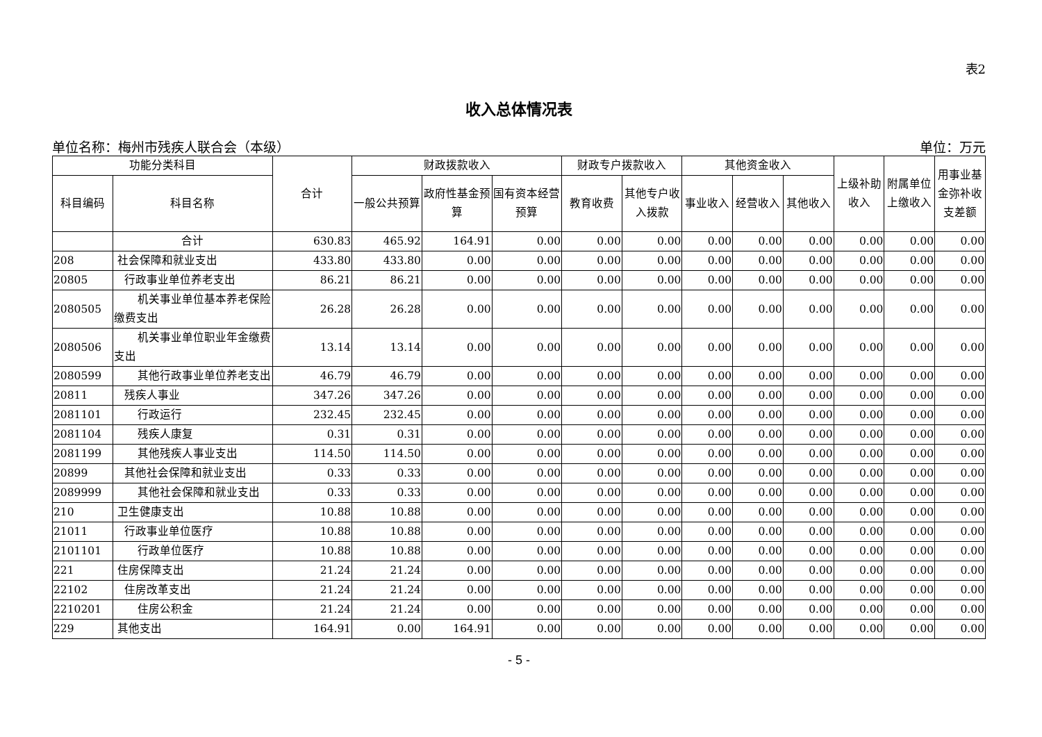表2
收入总体情况表
单位名称：梅州市残疾人联合会（本级） 单位：万元
| 功能分类科目 | | 合计 | 财政拨款收入 | | | 财政专户拨款收入 | | 其他资金收入 | | | 上级补助收入 | 附属单位上缴收入 | 用事业基金弥补收支差额 |
| --- | --- | --- | --- | --- | --- | --- | --- | --- | --- | --- | --- | --- | --- |
| 科目编码 | 科目名称 | | 一般公共预算 | 政府性基金预算 | 国有资本经营预算 | 教育收费 | 其他专户收入拨款 | 事业收入 | 经营收入 | 其他收入 | | | |
| | 合计 | 630.83 | 465.92 | 164.91 | 0.00 | 0.00 | 0.00 | 0.00 | 0.00 | 0.00 | 0.00 | 0.00 | 0.00 |
| 208 | 社会保障和就业支出 | 433.80 | 433.80 | 0.00 | 0.00 | 0.00 | 0.00 | 0.00 | 0.00 | 0.00 | 0.00 | 0.00 | 0.00 |
| 20805 | 行政事业单位养老支出 | 86.21 | 86.21 | 0.00 | 0.00 | 0.00 | 0.00 | 0.00 | 0.00 | 0.00 | 0.00 | 0.00 | 0.00 |
| 2080505 | 机关事业单位基本养老保险缴费支出 | 26.28 | 26.28 | 0.00 | 0.00 | 0.00 | 0.00 | 0.00 | 0.00 | 0.00 | 0.00 | 0.00 | 0.00 |
| 2080506 | 机关事业单位职业年金缴费支出 | 13.14 | 13.14 | 0.00 | 0.00 | 0.00 | 0.00 | 0.00 | 0.00 | 0.00 | 0.00 | 0.00 | 0.00 |
| 2080599 | 其他行政事业单位养老支出 | 46.79 | 46.79 | 0.00 | 0.00 | 0.00 | 0.00 | 0.00 | 0.00 | 0.00 | 0.00 | 0.00 | 0.00 |
| 20811 | 残疾人事业 | 347.26 | 347.26 | 0.00 | 0.00 | 0.00 | 0.00 | 0.00 | 0.00 | 0.00 | 0.00 | 0.00 | 0.00 |
| 2081101 | 行政运行 | 232.45 | 232.45 | 0.00 | 0.00 | 0.00 | 0.00 | 0.00 | 0.00 | 0.00 | 0.00 | 0.00 | 0.00 |
| 2081104 | 残疾人康复 | 0.31 | 0.31 | 0.00 | 0.00 | 0.00 | 0.00 | 0.00 | 0.00 | 0.00 | 0.00 | 0.00 | 0.00 |
| 2081199 | 其他残疾人事业支出 | 114.50 | 114.50 | 0.00 | 0.00 | 0.00 | 0.00 | 0.00 | 0.00 | 0.00 | 0.00 | 0.00 | 0.00 |
| 20899 | 其他社会保障和就业支出 | 0.33 | 0.33 | 0.00 | 0.00 | 0.00 | 0.00 | 0.00 | 0.00 | 0.00 | 0.00 | 0.00 | 0.00 |
| 2089999 | 其他社会保障和就业支出 | 0.33 | 0.33 | 0.00 | 0.00 | 0.00 | 0.00 | 0.00 | 0.00 | 0.00 | 0.00 | 0.00 | 0.00 |
| 210 | 卫生健康支出 | 10.88 | 10.88 | 0.00 | 0.00 | 0.00 | 0.00 | 0.00 | 0.00 | 0.00 | 0.00 | 0.00 | 0.00 |
| 21011 | 行政事业单位医疗 | 10.88 | 10.88 | 0.00 | 0.00 | 0.00 | 0.00 | 0.00 | 0.00 | 0.00 | 0.00 | 0.00 | 0.00 |
| 2101101 | 行政单位医疗 | 10.88 | 10.88 | 0.00 | 0.00 | 0.00 | 0.00 | 0.00 | 0.00 | 0.00 | 0.00 | 0.00 | 0.00 |
| 221 | 住房保障支出 | 21.24 | 21.24 | 0.00 | 0.00 | 0.00 | 0.00 | 0.00 | 0.00 | 0.00 | 0.00 | 0.00 | 0.00 |
| 22102 | 住房改革支出 | 21.24 | 21.24 | 0.00 | 0.00 | 0.00 | 0.00 | 0.00 | 0.00 | 0.00 | 0.00 | 0.00 | 0.00 |
| 2210201 | 住房公积金 | 21.24 | 21.24 | 0.00 | 0.00 | 0.00 | 0.00 | 0.00 | 0.00 | 0.00 | 0.00 | 0.00 | 0.00 |
| 229 | 其他支出 | 164.91 | 0.00 | 164.91 | 0.00 | 0.00 | 0.00 | 0.00 | 0.00 | 0.00 | 0.00 | 0.00 | 0.00 |
- 5 -